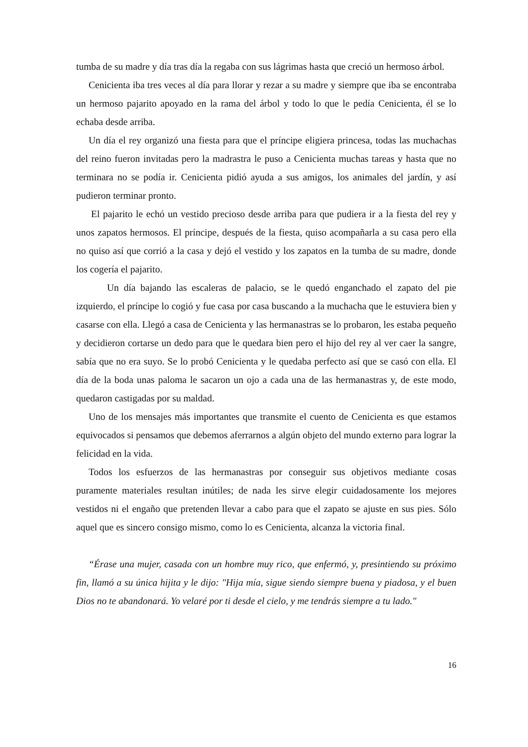tumba de su madre y día tras día la regaba con sus lágrimas hasta que creció un hermoso árbol.
Cenicienta iba tres veces al día para llorar y rezar a su madre y siempre que iba se encontraba un hermoso pajarito apoyado en la rama del árbol y todo lo que le pedía Cenicienta, él se lo echaba desde arriba.
Un día el rey organizó una fiesta para que el príncipe eligiera princesa, todas las muchachas del reino fueron invitadas pero la madrastra le puso a Cenicienta muchas tareas y hasta que no terminara no se podía ir. Cenicienta pidió ayuda a sus amigos, los animales del jardín, y así pudieron terminar pronto.
El pajarito le echó un vestido precioso desde arriba para que pudiera ir a la fiesta del rey y unos zapatos hermosos. El príncipe, después de la fiesta, quiso acompañarla a su casa pero ella no quiso así que corrió a la casa y dejó el vestido y los zapatos en la tumba de su madre, donde los cogería el pajarito.
Un día bajando las escaleras de palacio, se le quedó enganchado el zapato del pie izquierdo, el príncipe lo cogió y fue casa por casa buscando a la muchacha que le estuviera bien y casarse con ella. Llegó a casa de Cenicienta y las hermanastras se lo probaron, les estaba pequeño y decidieron cortarse un dedo para que le quedara bien pero el hijo del rey al ver caer la sangre, sabía que no era suyo. Se lo probó Cenicienta y le quedaba perfecto así que se casó con ella. El día de la boda unas paloma le sacaron un ojo a cada una de las hermanastras y, de este modo, quedaron castigadas por su maldad.
Uno de los mensajes más importantes que transmite el cuento de Cenicienta es que estamos equivocados si pensamos que debemos aferrarnos a algún objeto del mundo externo para lograr la felicidad en la vida.
Todos los esfuerzos de las hermanastras por conseguir sus objetivos mediante cosas puramente materiales resultan inútiles; de nada les sirve elegir cuidadosamente los mejores vestidos ni el engaño que pretenden llevar a cabo para que el zapato se ajuste en sus pies. Sólo aquel que es sincero consigo mismo, como lo es Cenicienta, alcanza la victoria final.
“Érase una mujer, casada con un hombre muy rico, que enfermó, y, presintiendo su próximo fin, llamó a su única hijita y le dijo: "Hija mía, sigue siendo siempre buena y piadosa, y el buen Dios no te abandonará. Yo velaré por ti desde el cielo, y me tendrás siempre a tu lado."
16